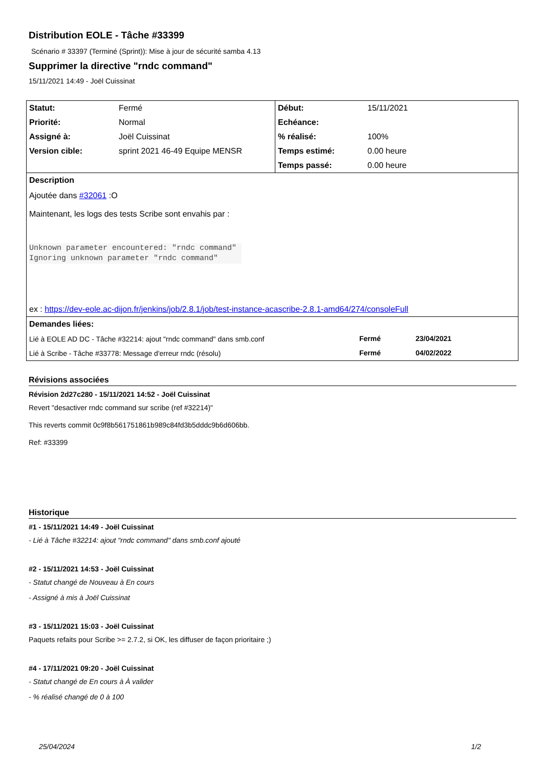Distribution EOLE - Tâche #33399
Scénario # 33397 (Terminé (Sprint)): Mise à jour de sécurité samba 4.13
Supprimer la directive "rndc command"
15/11/2021 14:49 - Joël Cuissinat
| Statut: | Fermé | Début: | 15/11/2021 |
| Priorité: | Normal | Echéance: | |
| Assigné à: | Joël Cuissinat | % réalisé: | 100% |
| Version cible: | sprint 2021 46-49 Equipe MENSR | Temps estimé: | 0.00 heure |
| | | Temps passé: | 0.00 heure |
| Description Ajoutée dans #32061 :O Maintenant, les logs des tests Scribe sont envahis par : Unknown parameter encountered: "rndc command" Ignoring unknown parameter "rndc command" ex : https://dev-eole.ac-dijon.fr/jenkins/job/2.8.1/job/test-instance-acascribe-2.8.1-amd64/274/consoleFull | | | |
| Demandes liées: / Lié à EOLE AD DC - Tâche #32214: ajout "rndc command" dans smb.conf / Fermé / 23/04/2021 / / Lié à Scribe - Tâche #33778: Message d'erreur rndc (résolu) / Fermé / 04/02/2022 / | | | |
Révisions associées
Révision 2d27c280 - 15/11/2021 14:52 - Joël Cuissinat
Revert "desactiver rndc command sur scribe (ref #32214)"
This reverts commit 0c9f8b561751861b989c84fd3b5dddc9b6d606bb.
Ref: #33399
Historique
#1 - 15/11/2021 14:49 - Joël Cuissinat
- Lié à Tâche #32214: ajout "rndc command" dans smb.conf ajouté
#2 - 15/11/2021 14:53 - Joël Cuissinat
- Statut changé de Nouveau à En cours
- Assigné à mis à Joël Cuissinat
#3 - 15/11/2021 15:03 - Joël Cuissinat
Paquets refaits pour Scribe >= 2.7.2, si OK, les diffuser de façon prioritaire ;)
#4 - 17/11/2021 09:20 - Joël Cuissinat
- Statut changé de En cours à À valider
- % réalisé changé de 0 à 100
25/04/2024 1/2